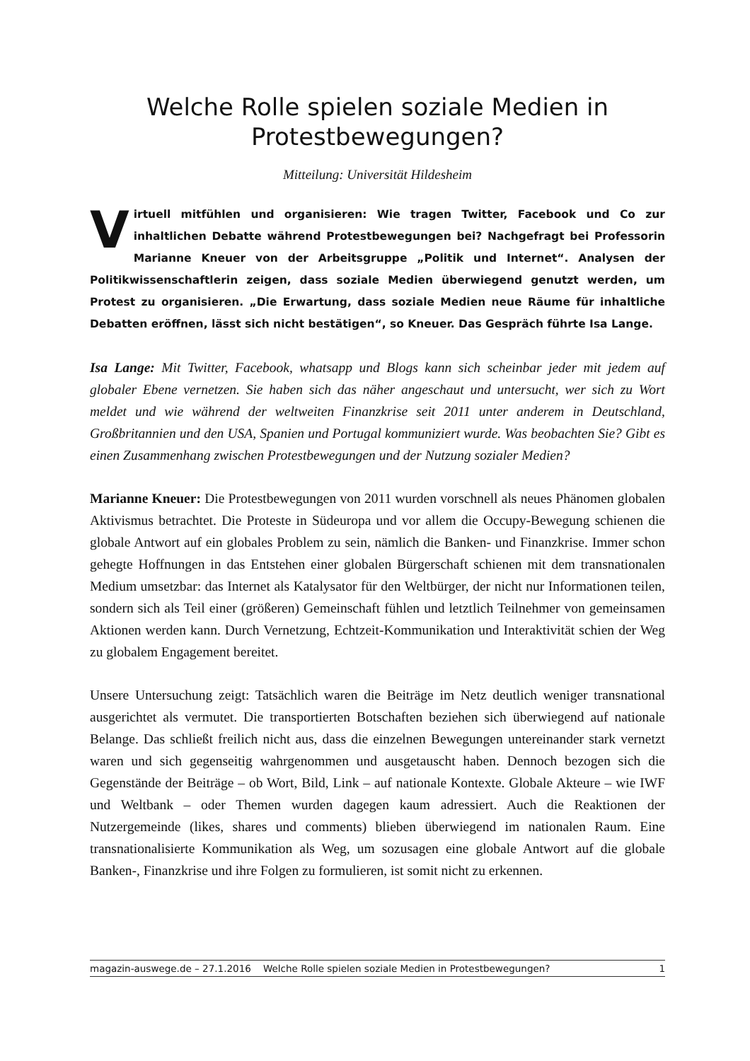Welche Rolle spielen soziale Medien in Protestbewegungen?
Mitteilung: Universität Hildesheim
Virtuell mitfühlen und organisieren: Wie tragen Twitter, Facebook und Co zur inhaltlichen Debatte während Protestbewegungen bei? Nachgefragt bei Professorin Marianne Kneuer von der Arbeitsgruppe „Politik und Internet“. Analysen der Politikwissenschaftlerin zeigen, dass soziale Medien überwiegend genutzt werden, um Protest zu organisieren. „Die Erwartung, dass soziale Medien neue Räume für inhaltliche Debatten eröffnen, lässt sich nicht bestätigen“, so Kneuer. Das Gespräch führte Isa Lange.
Isa Lange: Mit Twitter, Facebook, whatsapp und Blogs kann sich scheinbar jeder mit jedem auf globaler Ebene vernetzen. Sie haben sich das näher angeschaut und untersucht, wer sich zu Wort meldet und wie während der weltweiten Finanzkrise seit 2011 unter anderem in Deutschland, Großbritannien und den USA, Spanien und Portugal kommuniziert wurde. Was beobachten Sie? Gibt es einen Zusammenhang zwischen Protestbewegungen und der Nutzung sozialer Medien?
Marianne Kneuer: Die Protestbewegungen von 2011 wurden vorschnell als neues Phänomen globalen Aktivismus betrachtet. Die Proteste in Südeuropa und vor allem die Occupy-Bewegung schienen die globale Antwort auf ein globales Problem zu sein, nämlich die Banken- und Finanzkrise. Immer schon gehegte Hoffnungen in das Entstehen einer globalen Bürgerschaft schienen mit dem transnationalen Medium umsetzbar: das Internet als Katalysator für den Weltbürger, der nicht nur Informationen teilen, sondern sich als Teil einer (größeren) Gemeinschaft fühlen und letztlich Teilnehmer von gemeinsamen Aktionen werden kann. Durch Vernetzung, Echtzeit-Kommunikation und Interaktivität schien der Weg zu globalem Engagement bereitet.
Unsere Untersuchung zeigt: Tatsächlich waren die Beiträge im Netz deutlich weniger transnational ausgerichtet als vermutet. Die transportierten Botschaften beziehen sich überwiegend auf nationale Belange. Das schließt freilich nicht aus, dass die einzelnen Bewegungen untereinander stark vernetzt waren und sich gegenseitig wahrgenommen und ausgetauscht haben. Dennoch bezogen sich die Gegenstände der Beiträge – ob Wort, Bild, Link – auf nationale Kontexte. Globale Akteure – wie IWF und Weltbank – oder Themen wurden dagegen kaum adressiert. Auch die Reaktionen der Nutzergemeinde (likes, shares und comments) blieben überwiegend im nationalen Raum. Eine transnationalisierte Kommunikation als Weg, um sozusagen eine globale Antwort auf die globale Banken-, Finanzkrise und ihre Folgen zu formulieren, ist somit nicht zu erkennen.
magazin-auswege.de – 27.1.2016 Welche Rolle spielen soziale Medien in Protestbewegungen? 1